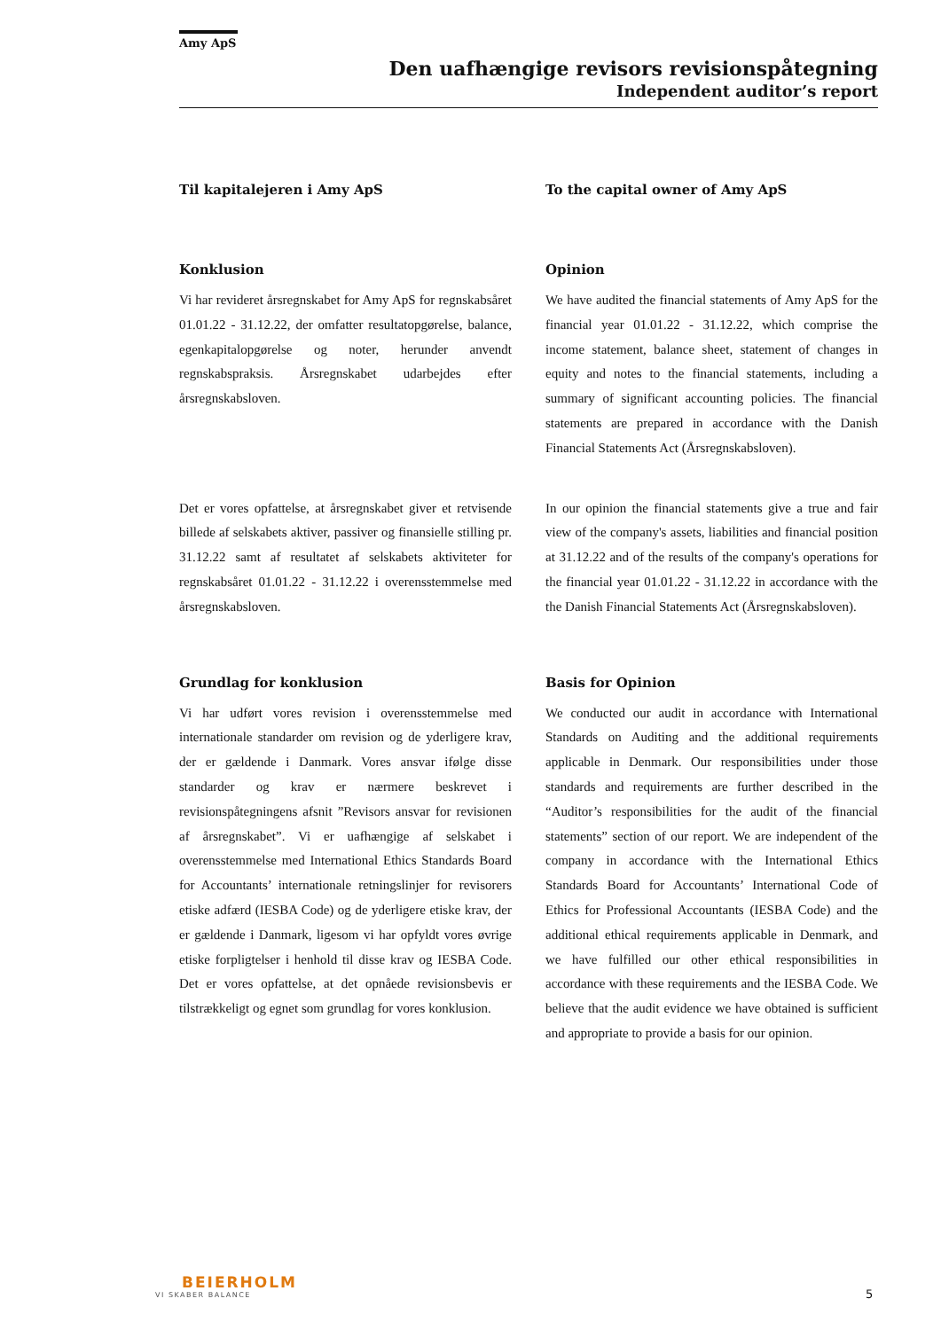Amy ApS
Den uafhængige revisors revisionspåtegning
Independent auditor’s report
Til kapitalejeren i Amy ApS To the capital owner of Amy ApS
Konklusion
Vi har revideret årsregnskabet for Amy ApS for regnskabsåret 01.01.22 - 31.12.22, der omfatter resultatopgørelse, balance, egenkapitalopgørelse og noter, herunder anvendt regnskabspraksis. Årsregnskabet udarbejdes efter årsregnskabs­loven.
Opinion
We have audited the financial statements of Amy ApS for the financial year 01.01.22 - 31.12.22, which comprise the income statement, balance sheet, statement of changes in equity and notes to the financial statements, including a summary of significant accounting policies. The financial statements are prepared in accor­dance with the Danish Financial Statements Act (Årsregnskabsloven).
Det er vores opfattelse, at årsregnskabet giver et retvisende billede af selskabets aktiver, passiver og finansielle stilling pr. 31.12.22 samt af resulta­tet af selskabets aktiviteter for regnskabsåret 01.01.22 - 31.12.22 i overensstemmelse med års­regnskabsloven.
In our opinion the financial statements give a true and fair view of the company's assets, liabi­lities and financial position at 31.12.22 and of the results of the company's operations for the finan­cial year 01.01.22 - 31.12.22 in accordance with the the Danish Financial Statements Act (Års­regnskabsloven).
Grundlag for konklusion
Vi har udført vores revision i overensstemmelse med internationale standarder om revision og de yderligere krav, der er gældende i Danmark. Vores ansvar ifølge disse standarder og krav er nærmere beskrevet i revisionspåtegningens afsnit ”Revisors ansvar for revisionen af årsregn­skabet”. Vi er uafhængige af selskabet i overensstemmelse med International Ethics Standards Board for Accountants’ internationale retningslinjer for revisorers etiske adfærd (IESBA Code) og de yderligere etiske krav, der er gældende i Danmark, ligesom vi har opfyldt vores øvrige etiske forpligtelser i henhold til disse krav og IESBA Code. Det er vores opfattel­se, at det opnåede revisionsbevis er tilstrække­ligt og egnet som grundlag for vores konklusion.
Basis for Opinion
We conducted our audit in accordance with International Standards on Auditing and the additional requirements applicable in Denmark. Our responsibilities under those standards and requirements are further described in the “Auditor’s responsibilities for the audit of the fi­nancial statements” section of our report. We are independent of the company in accordance with the International Ethics Standards Board for Accountants’ International Code of Ethics for Professional Accountants (IESBA Code) and the additional ethical requirements applicable in Denmark, and we have fulfilled our other ethical responsibilities in accordance with these requirements and the IESBA Code. We believe that the audit evidence we have obtained is sufficient and appropriate to provide a basis for our opinion.
BEIERHOLM
VI SKABER BALANCE
5